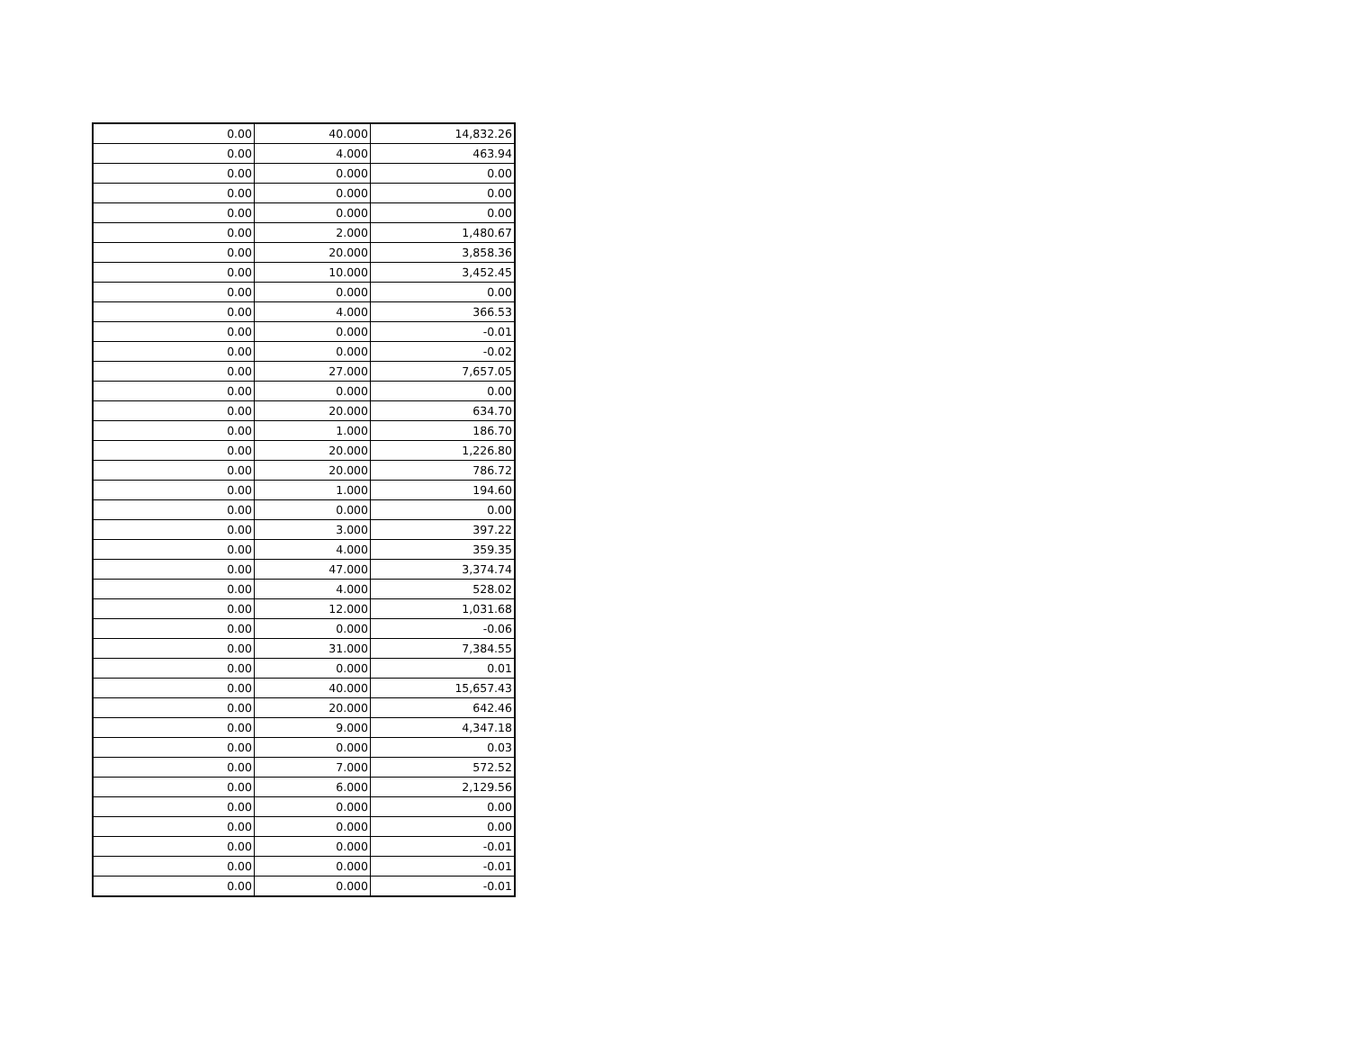| 0.00 | 40.000 | 14,832.26 |
| 0.00 | 4.000 | 463.94 |
| 0.00 | 0.000 | 0.00 |
| 0.00 | 0.000 | 0.00 |
| 0.00 | 0.000 | 0.00 |
| 0.00 | 2.000 | 1,480.67 |
| 0.00 | 20.000 | 3,858.36 |
| 0.00 | 10.000 | 3,452.45 |
| 0.00 | 0.000 | 0.00 |
| 0.00 | 4.000 | 366.53 |
| 0.00 | 0.000 | -0.01 |
| 0.00 | 0.000 | -0.02 |
| 0.00 | 27.000 | 7,657.05 |
| 0.00 | 0.000 | 0.00 |
| 0.00 | 20.000 | 634.70 |
| 0.00 | 1.000 | 186.70 |
| 0.00 | 20.000 | 1,226.80 |
| 0.00 | 20.000 | 786.72 |
| 0.00 | 1.000 | 194.60 |
| 0.00 | 0.000 | 0.00 |
| 0.00 | 3.000 | 397.22 |
| 0.00 | 4.000 | 359.35 |
| 0.00 | 47.000 | 3,374.74 |
| 0.00 | 4.000 | 528.02 |
| 0.00 | 12.000 | 1,031.68 |
| 0.00 | 0.000 | -0.06 |
| 0.00 | 31.000 | 7,384.55 |
| 0.00 | 0.000 | 0.01 |
| 0.00 | 40.000 | 15,657.43 |
| 0.00 | 20.000 | 642.46 |
| 0.00 | 9.000 | 4,347.18 |
| 0.00 | 0.000 | 0.03 |
| 0.00 | 7.000 | 572.52 |
| 0.00 | 6.000 | 2,129.56 |
| 0.00 | 0.000 | 0.00 |
| 0.00 | 0.000 | 0.00 |
| 0.00 | 0.000 | -0.01 |
| 0.00 | 0.000 | -0.01 |
| 0.00 | 0.000 | -0.01 |